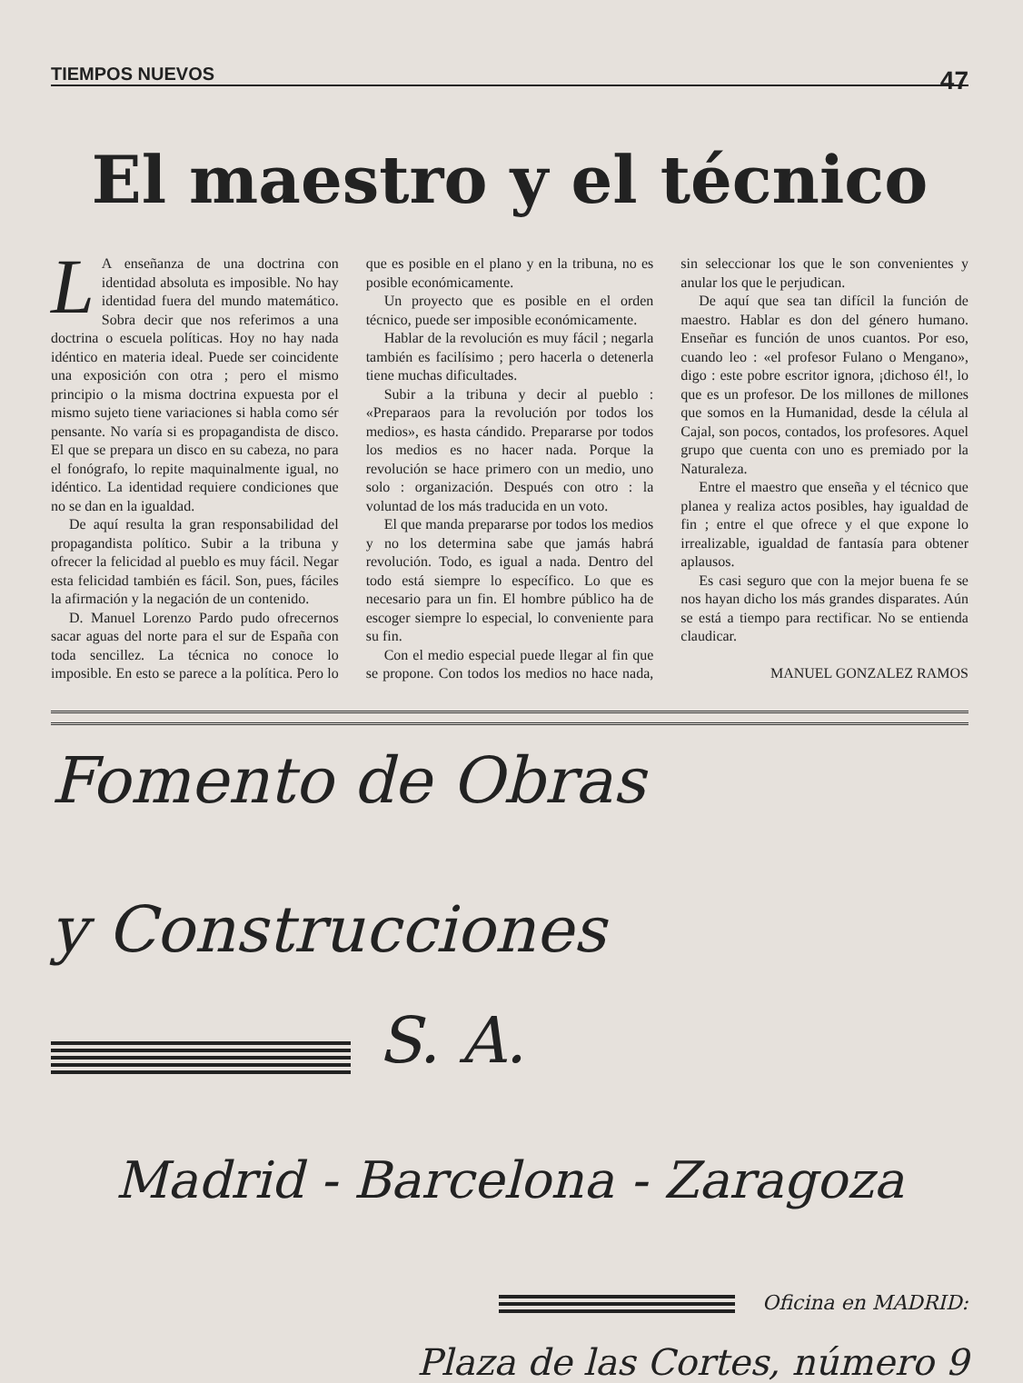TIEMPOS NUEVOS 47
El maestro y el técnico
LA enseñanza de una doctrina con identidad absoluta es imposible. No hay identidad fuera del mundo matemático. Sobra decir que nos referimos a una doctrina o escuela políticas. Hoy no hay nada idéntico en materia ideal. Puede ser coincidente una exposición con otra ; pero el mismo principio o la misma doctrina expuesta por el mismo sujeto tiene variaciones si habla como sér pensante. No varía si es propagandista de disco. El que se prepara un disco en su cabeza, no para el fonógrafo, lo repite maquinalmente igual, no idéntico. La identidad requiere condiciones que no se dan en la igualdad.
De aquí resulta la gran responsabilidad del propagandista político. Subir a la tribuna y ofrecer la felicidad al pueblo es muy fácil. Negar esta felicidad también es fácil. Son, pues, fáciles la afirmación y la negación de un contenido.
D. Manuel Lorenzo Pardo pudo ofrecernos sacar aguas del norte para el sur de España con toda sencillez. La técnica no conoce lo imposible. En esto se parece a la política. Pero lo que es posible en el plano y en la tribuna, no es posible económicamente.
Un proyecto que es posible en el orden técnico, puede ser imposible económicamente.
Hablar de la revolución es muy fácil ; negarla también es facilísimo ; pero hacerla o detenerla tiene muchas dificultades.
Subir a la tribuna y decir al pueblo : «Preparaos para la revolución por todos los medios», es hasta cándido. Prepararse por todos los medios es no hacer nada. Porque la revolución se hace primero con un medio, uno solo : organización. Después con otro : la voluntad de los más traducida en un voto.
El que manda prepararse por todos los medios y no los determina sabe que jamás habrá revolución. Todo, es igual a nada. Dentro del todo está siempre lo específico. Lo que es necesario para un fin. El hombre público ha de escoger siempre lo especial, lo conveniente para su fin.
Con el medio especial puede llegar al fin que se propone. Con todos los medios no hace nada, sin seleccionar los que le son convenientes y anular los que le perjudican.
De aquí que sea tan difícil la función de maestro. Hablar es don del género humano. Enseñar es función de unos cuantos. Por eso, cuando leo : «el profesor Fulano o Mengano», digo : este pobre escritor ignora, ¡dichoso él!, lo que es un profesor. De los millones de millones que somos en la Humanidad, desde la célula al Cajal, son pocos, contados, los profesores. Aquel grupo que cuenta con uno es premiado por la Naturaleza.
Entre el maestro que enseña y el técnico que planea y realiza actos posibles, hay igualdad de fin ; entre el que ofrece y el que expone lo irrealizable, igualdad de fantasía para obtener aplausos.
Es casi seguro que con la mejor buena fe se nos hayan dicho los más grandes disparates. Aún se está a tiempo para rectificar. No se entienda claudicar.
MANUEL GONZALEZ RAMOS
Fomento de Obras
y Construcciones
S. A.
Madrid - Barcelona - Zaragoza
Oficina en MADRID:
Plaza de las Cortes, número 9